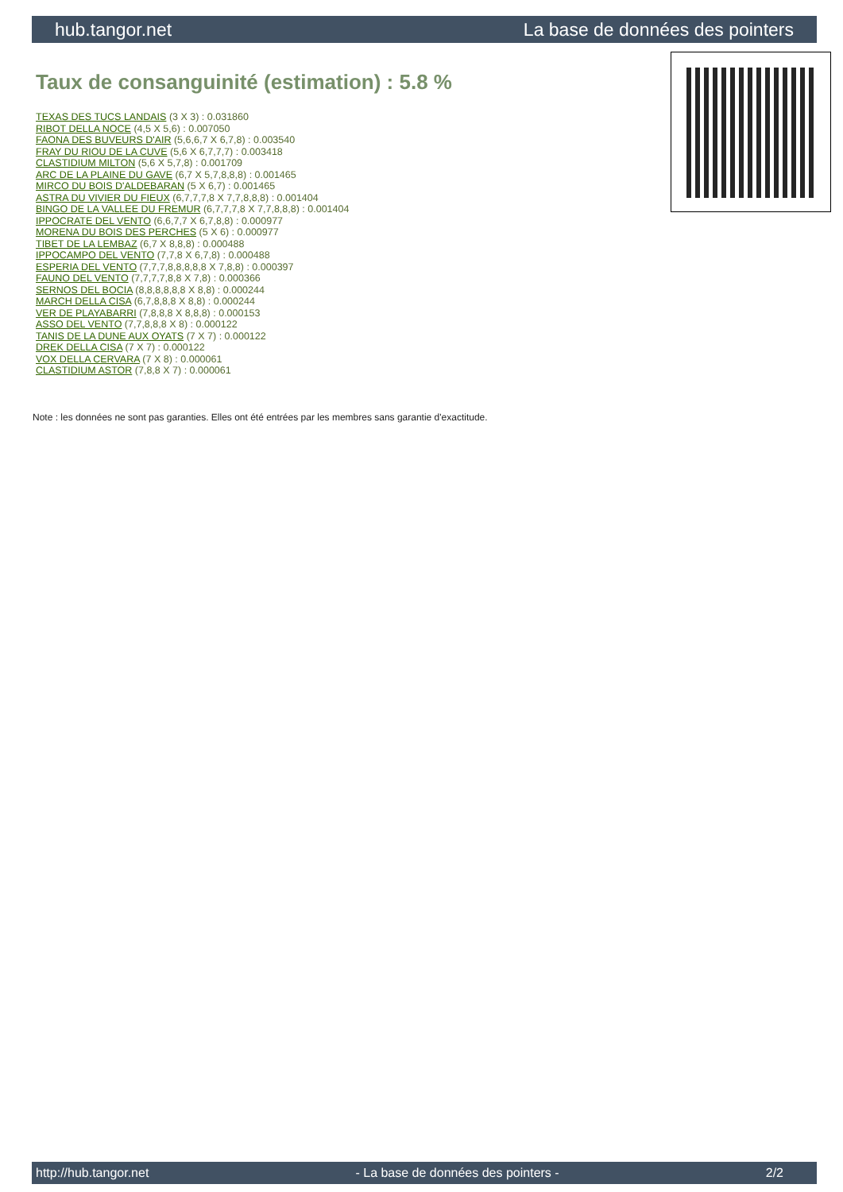hub.tangor.net La base de données des pointers
Taux de consanguinité (estimation) : 5.8 %
TEXAS DES TUCS LANDAIS (3 X 3) : 0.031860
RIBOT DELLA NOCE (4,5 X 5,6) : 0.007050
FAONA DES BUVEURS D'AIR (5,6,6,7 X 6,7,8) : 0.003540
FRAY DU RIOU DE LA CUVE (5,6 X 6,7,7,7) : 0.003418
CLASTIDIUM MILTON (5,6 X 5,7,8) : 0.001709
ARC DE LA PLAINE DU GAVE (6,7 X 5,7,8,8,8) : 0.001465
MIRCO DU BOIS D'ALDEBARAN (5 X 6,7) : 0.001465
ASTRA DU VIVIER DU FIEUX (6,7,7,7,8 X 7,7,8,8,8) : 0.001404
BINGO DE LA VALLEE DU FREMUR (6,7,7,7,8 X 7,7,8,8,8) : 0.001404
IPPOCRATE DEL VENTO (6,6,7,7 X 6,7,8,8) : 0.000977
MORENA DU BOIS DES PERCHES (5 X 6) : 0.000977
TIBET DE LA LEMBAZ (6,7 X 8,8,8) : 0.000488
IPPOCAMPO DEL VENTO (7,7,8 X 6,7,8) : 0.000488
ESPERIA DEL VENTO (7,7,7,8,8,8,8,8 X 7,8,8) : 0.000397
FAUNO DEL VENTO (7,7,7,7,8,8 X 7,8) : 0.000366
SERNOS DEL BOCIA (8,8,8,8,8,8 X 8,8) : 0.000244
MARCH DELLA CISA (6,7,8,8,8 X 8,8) : 0.000244
VER DE PLAYABARRI (7,8,8,8 X 8,8,8) : 0.000153
ASSO DEL VENTO (7,7,8,8,8 X 8) : 0.000122
TANIS DE LA DUNE AUX OYATS (7 X 7) : 0.000122
DREK DELLA CISA (7 X 7) : 0.000122
VOX DELLA CERVARA (7 X 8) : 0.000061
CLASTIDIUM ASTOR (7,8,8 X 7) : 0.000061
Note : les données ne sont pas garanties. Elles ont été entrées par les membres sans garantie d'exactitude.
http://hub.tangor.net - La base de données des pointers - 2/2